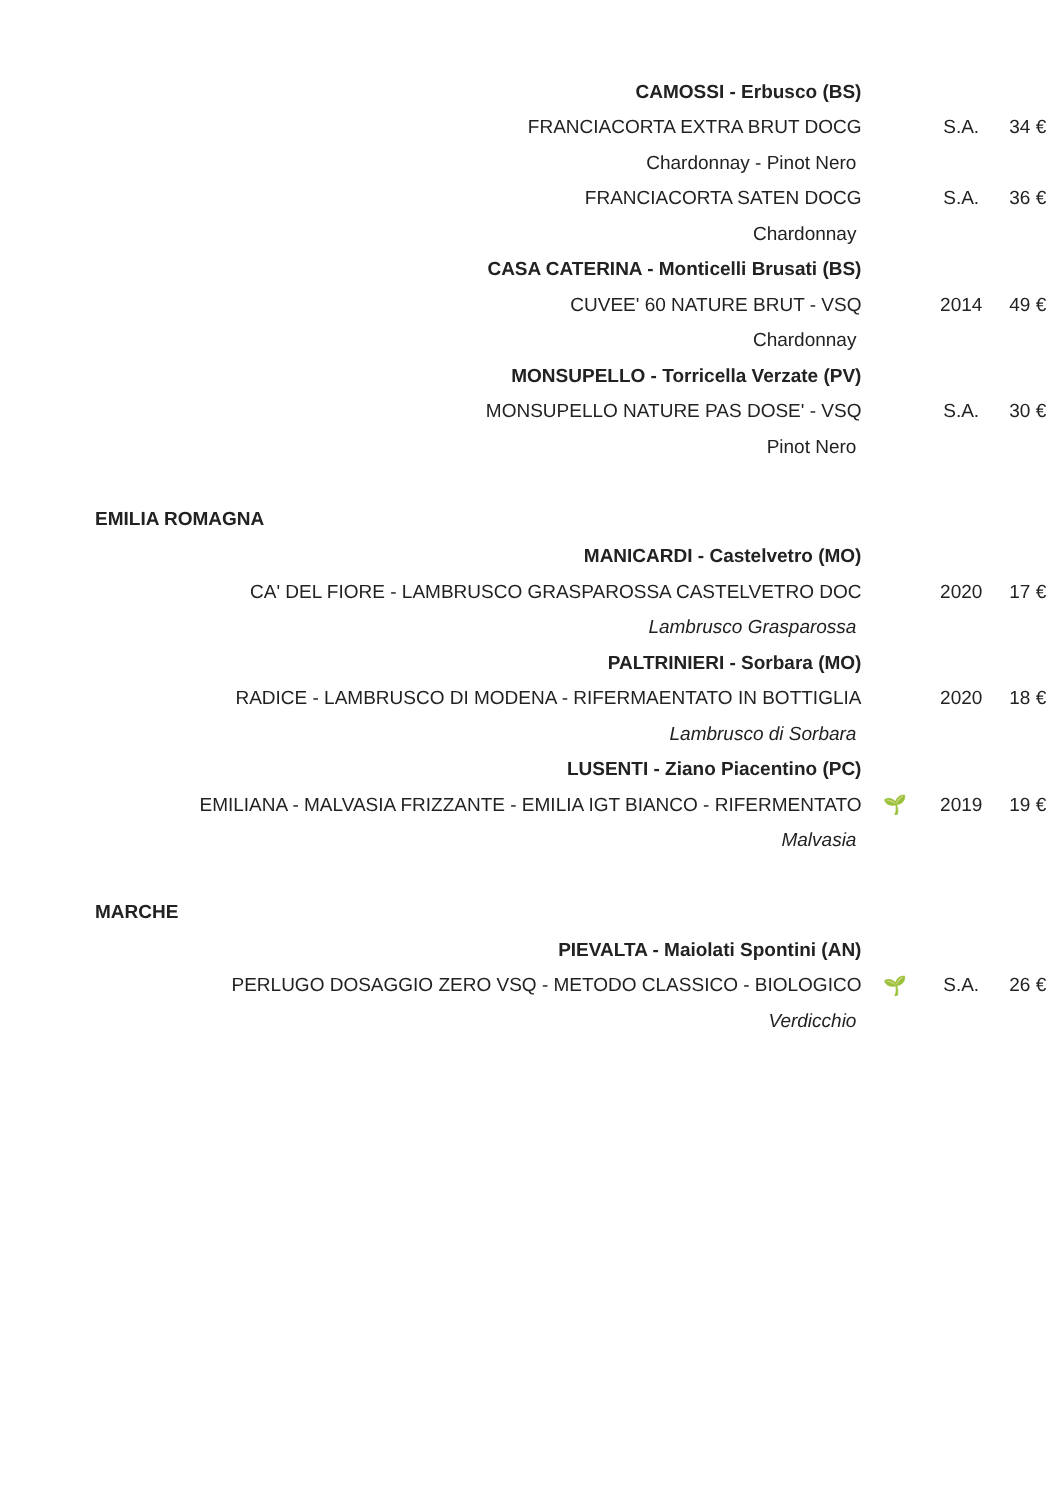| CAMOSSI - Erbusco (BS) | | | |
| FRANCIACORTA EXTRA BRUT DOCG | | S.A. | 34 € |
| Chardonnay - Pinot Nero | | | |
| FRANCIACORTA SATEN DOCG | | S.A. | 36 € |
| Chardonnay | | | |
| CASA CATERINA - Monticelli Brusati (BS) | | | |
| CUVEE' 60 NATURE BRUT - VSQ | | 2014 | 49 € |
| Chardonnay | | | |
| MONSUPELLO - Torricella Verzate (PV) | | | |
| MONSUPELLO NATURE PAS DOSE' - VSQ | | S.A. | 30 € |
| Pinot Nero | | | |
| EMILIA ROMAGNA | | | |
| MANICARDI - Castelvetro (MO) | | | |
| CA' DEL FIORE - LAMBRUSCO GRASPAROSSA CASTELVETRO DOC | | 2020 | 17 € |
| Lambrusco Grasparossa | | | |
| PALTRINIERI - Sorbara (MO) | | | |
| RADICE - LAMBRUSCO DI MODENA - RIFERMAENTATO IN BOTTIGLIA | | 2020 | 18 € |
| Lambrusco di Sorbara | | | |
| LUSENTI - Ziano Piacentino (PC) | | | |
| EMILIANA - MALVASIA FRIZZANTE - EMILIA IGT BIANCO - RIFERMENTATO | 🌱 | 2019 | 19 € |
| Malvasia | | | |
| MARCHE | | | |
| PIEVALTA - Maiolati Spontini (AN) | | | |
| PERLUGO DOSAGGIO ZERO VSQ - METODO CLASSICO - BIOLOGICO | 🌱 | S.A. | 26 € |
| Verdicchio | | | |